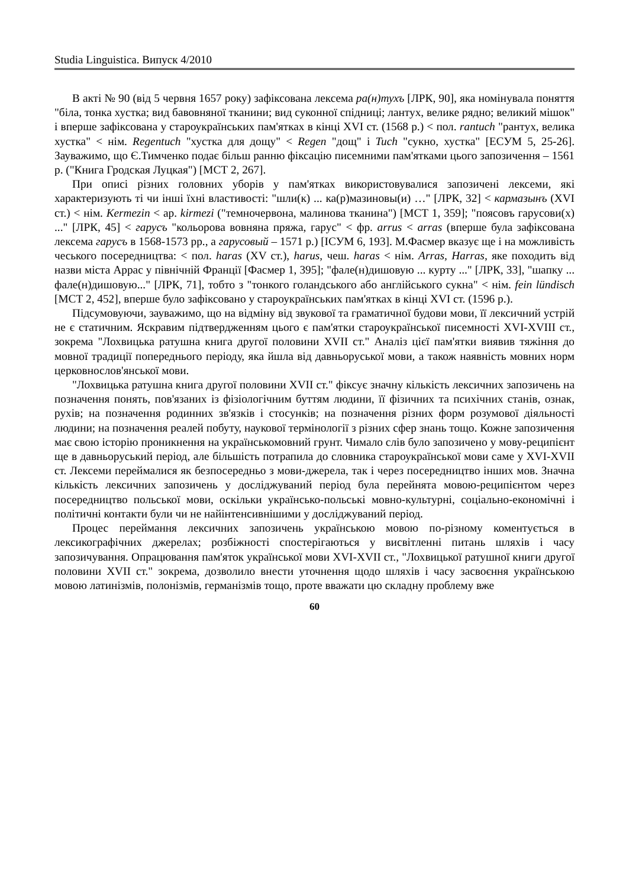Studia Linguistica. Випуск 4/2010
В акті № 90 (від 5 червня 1657 року) зафіксована лексема ра(н)тухъ [ЛРК, 90], яка номінувала поняття "біла, тонка хустка; вид бавовняної тканини; вид суконної спідниці; лантух, велике рядно; великий мішок" і вперше зафіксована у староукраїнських пам'ятках в кінці XVI ст. (1568 р.) < пол. rantuch "рантух, велика хустка" < нім. Regentuch "хустка для дощу" < Regen "дощ" і Tuch "сукно, хустка" [ЕСУМ 5, 25-26]. Зауважимо, що Є.Тимченко подає більш ранню фіксацію писемними пам'ятками цього запозичення – 1561 р. ("Книга Гродская Луцкая") [МСТ 2, 267].
При описі різних головних уборів у пам'ятках використовувалися запозичені лексеми, які характеризують ті чи інші їхні властивості: "шли(к) ... ка(р)мазиновы(и) …" [ЛРК, 32] < кармазынъ (XVI ст.) < нім. Kermezin < ар. kirmezi ("темночервона, малинова тканина") [МСТ 1, 359]; "поясовъ гарусови(х) ..." [ЛРК, 45] < гарусъ "кольорова вовняна пряжа, гарус" < фр. arrus < arras (вперше була зафіксована лексема гарусъ в 1568-1573 рр., а гарусовый – 1571 р.) [ІСУМ 6, 193]. М.Фасмер вказує ще і на можливість чеського посередництва: < пол. haras (XV ст.), harus, чеш. haras < нім. Arras, Harras, яке походить від назви міста Аррас у північній Франції [Фасмер 1, 395]; "фале(н)дишовую ... курту ..." [ЛРК, 33], "шапку ... фале(н)дишовую..." [ЛРК, 71], тобто з "тонкого голандського або англійського сукна" < нім. fein lündisch [МСТ 2, 452], вперше було зафіксовано у староукраїнських пам'ятках в кінці XVI ст. (1596 р.).
Підсумовуючи, зауважимо, що на відміну від звукової та граматичної будови мови, її лексичний устрій не є статичним. Яскравим підтвердженням цього є пам'ятки староукраїнської писемності XVI-XVIII ст., зокрема "Лохвицька ратушна книга другої половини XVII ст." Аналіз цієї пам'ятки виявив тяжіння до мовної традиції попереднього періоду, яка йшла від давньоруської мови, а також наявність мовних норм церковнослов'янської мови.
"Лохвицька ратушна книга другої половини XVII ст." фіксує значну кількість лексичних запозичень на позначення понять, пов'язаних із фізіологічним буттям людини, її фізичних та психічних станів, ознак, рухів; на позначення родинних зв'язків і стосунків; на позначення різних форм розумової діяльності людини; на позначення реалей побуту, наукової термінології з різних сфер знань тощо. Кожне запозичення має свою історію проникнення на українськомовний грунт. Чимало слів було запозичено у мову-реципієнт ще в давньоруський період, але більшість потрапила до словника староукраїнської мови саме у XVI-XVII ст. Лексеми переймалися як безпосередньо з мови-джерела, так і через посередництво інших мов. Значна кількість лексичних запозичень у досліджуваний період була перейнята мовою-реципієнтом через посередництво польської мови, оскільки українсько-польські мовно-культурні, соціально-економічні і політичні контакти були чи не найінтенсивнішими у досліджуваний період.
Процес переймання лексичних запозичень українською мовою по-різному коментується в лексикографічних джерелах; розбіжності спостерігаються у висвітленні питань шляхів і часу запозичування. Опрацювання пам'яток української мови XVI-XVII ст., "Лохвицької ратушної книги другої половини XVII ст." зокрема, дозволило внести уточнення щодо шляхів і часу засвоєння українською мовою латинізмів, полонізмів, германізмів тощо, проте вважати цю складну проблему вже
60